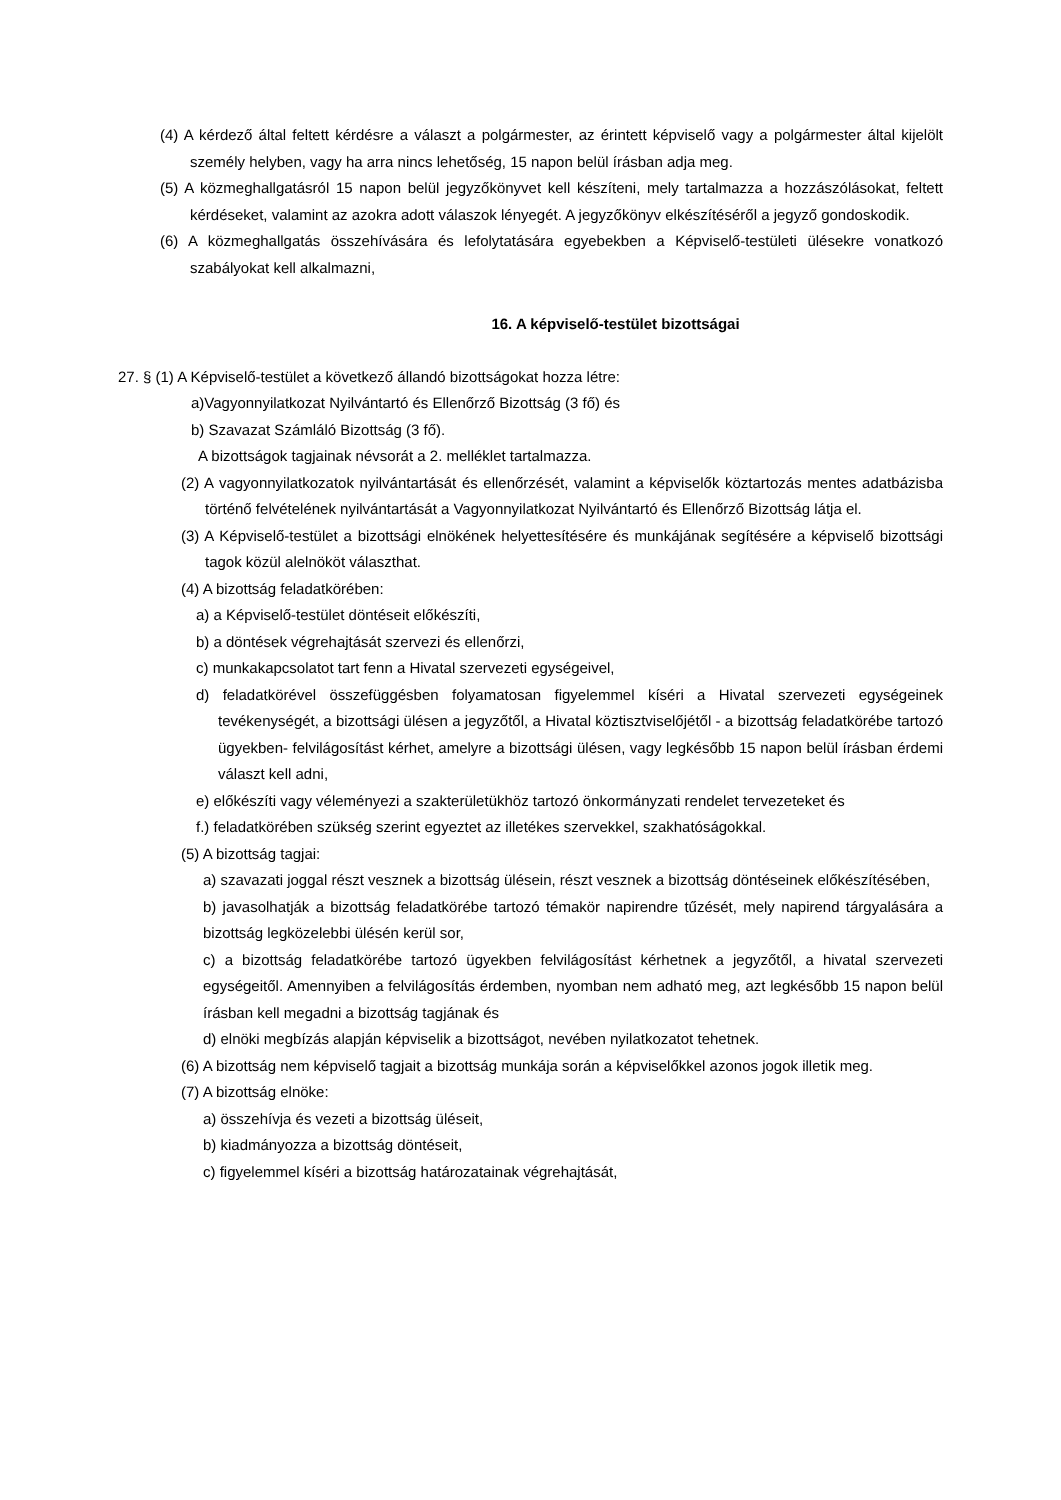(4) A kérdező által feltett kérdésre a választ a polgármester, az érintett képviselő vagy a polgármester által kijelölt személy helyben, vagy ha arra nincs lehetőség, 15 napon belül írásban adja meg.
(5) A közmeghallgatásról 15 napon belül jegyzőkönyvet kell készíteni, mely tartalmazza a hozzászólásokat, feltett kérdéseket, valamint az azokra adott válaszok lényegét. A jegyzőkönyv elkészítéséről a jegyző gondoskodik.
(6) A közmeghallgatás összehívására és lefolytatására egyebekben a Képviselő-testületi ülésekre vonatkozó szabályokat kell alkalmazni,
16. A képviselő-testület bizottságai
27. § (1) A Képviselő-testület a következő állandó bizottságokat hozza létre:
a)Vagyonnyilatkozat Nyilvántartó és Ellenőrző Bizottság (3 fő) és
b) Szavazat Számláló Bizottság (3 fő).
A bizottságok tagjainak névsorát a 2. melléklet tartalmazza.
(2) A vagyonnyilatkozatok nyilvántartását és ellenőrzését, valamint a képviselők köztartozás mentes adatbázisba történő felvételének nyilvántartását a Vagyonnyilatkozat Nyilvántartó és Ellenőrző Bizottság látja el.
(3) A Képviselő-testület a bizottsági elnökének helyettesítésére és munkájának segítésére a képviselő bizottsági tagok közül alelnököt választhat.
(4) A bizottság feladatkörében:
a) a Képviselő-testület döntéseit előkészíti,
b) a döntések végrehajtását szervezi és ellenőrzi,
c) munkakapcsolatot tart fenn a Hivatal szervezeti egységeivel,
d) feladatkörével összefüggésben folyamatosan figyelemmel kíséri a Hivatal szervezeti egységeinek tevékenységét, a bizottsági ülésen a jegyzőtől, a Hivatal köztisztviselőjétől - a bizottság feladatkörébe tartozó ügyekben- felvilágosítást kérhet, amelyre a bizottsági ülésen, vagy legkésőbb 15 napon belül írásban érdemi választ kell adni,
e) előkészíti vagy véleményezi a szakterületükhöz tartozó önkormányzati rendelet tervezeteket és
f.) feladatkörében szükség szerint egyeztet az illetékes szervekkel, szakhatóságokkal.
(5) A bizottság tagjai:
a) szavazati joggal részt vesznek a bizottság ülésein, részt vesznek a bizottság döntéseinek előkészítésében,
b) javasolhatják a bizottság feladatkörébe tartozó témakör napirendre tűzését, mely napirend tárgyalására a bizottság legközelebbi ülésén kerül sor,
c) a bizottság feladatkörébe tartozó ügyekben felvilágosítást kérhetnek a jegyzőtől, a hivatal szervezeti egységeitől. Amennyiben a felvilágosítás érdemben, nyomban nem adható meg, azt legkésőbb 15 napon belül írásban kell megadni a bizottság tagjának és
d) elnöki megbízás alapján képviselik a bizottságot, nevében nyilatkozatot tehetnek.
(6) A bizottság nem képviselő tagjait a bizottság munkája során a képviselőkkel azonos jogok illetik meg.
(7) A bizottság elnöke:
a) összehívja és vezeti a bizottság üléseit,
b) kiadmányozza a bizottság döntéseit,
c) figyelemmel kíséri a bizottság határozatainak végrehajtását,